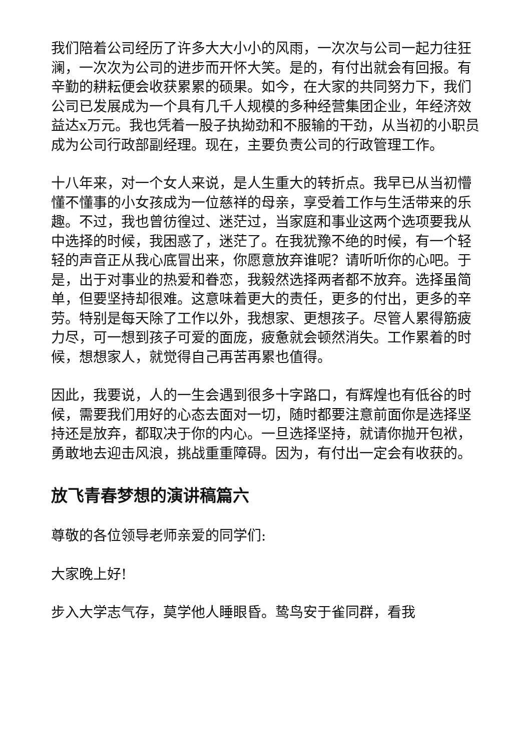我们陪着公司经历了许多大大小小的风雨，一次次与公司一起力往狂澜，一次次为公司的进步而开怀大笑。是的，有付出就会有回报。有辛勤的耕耘便会收获累累的硕果。如今，在大家的共同努力下，我们公司已发展成为一个具有几千人规模的多种经营集团企业，年经济效益达x万元。我也凭着一股子执拗劲和不服输的干劲，从当初的小职员成为公司行政部副经理。现在，主要负责公司的行政管理工作。
十八年来，对一个女人来说，是人生重大的转折点。我早已从当初懵懂不懂事的小女孩成为一位慈祥的母亲，享受着工作与生活带来的乐趣。不过，我也曾彷徨过、迷茫过，当家庭和事业这两个选项要我从中选择的时候，我困惑了，迷茫了。在我犹豫不绝的时候，有一个轻轻的声音正从我心底冒出来，你愿意放弃谁呢？请听听你的心吧。于是，出于对事业的热爱和眷恋，我毅然选择两者都不放弃。选择虽简单，但要坚持却很难。这意味着更大的责任，更多的付出，更多的辛劳。特别是每天除了工作以外，我想家、更想孩子。尽管人累得筋疲力尽，可一想到孩子可爱的面庞，疲惫就会顿然消失。工作累着的时候，想想家人，就觉得自己再苦再累也值得。
因此，我要说，人的一生会遇到很多十字路口，有辉煌也有低谷的时候，需要我们用好的心态去面对一切，随时都要注意前面你是选择坚持还是放弃，都取决于你的内心。一旦选择坚持，就请你抛开包袱，勇敢地去迎击风浪，挑战重重障碍。因为，有付出一定会有收获的。
放飞青春梦想的演讲稿篇六
尊敬的各位领导老师亲爱的同学们:
大家晚上好!
步入大学志气存，莫学他人睡眼昏。鸷鸟安于雀同群，看我